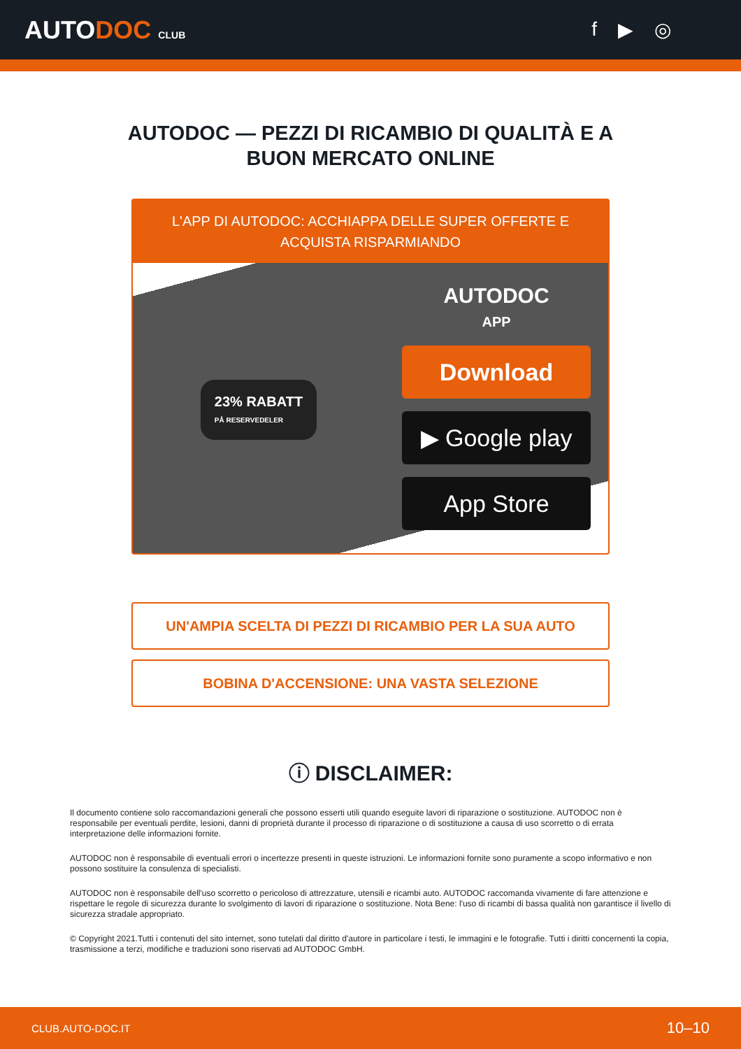AUTODOC CLUB
f ▶ ◎
AUTODOC — PEZZI DI RICAMBIO DI QUALITÀ E A BUON MERCATO ONLINE
L'APP DI AUTODOC: ACCHIAPPA DELLE SUPER OFFERTE E ACQUISTA RISPARMIANDO
23% RABATT
PÅ RESERVEDELER
AUTODOC
APP
Download
▶ Google play
App Store
UN'AMPIA SCELTA DI PEZZI DI RICAMBIO PER LA SUA AUTO
BOBINA D'ACCENSIONE: UNA VASTA SELEZIONE
ⓘ DISCLAIMER:
Il documento contiene solo raccomandazioni generali che possono esserti utili quando eseguite lavori di riparazione o sostituzione. AUTODOC non è responsabile per eventuali perdite, lesioni, danni di proprietà durante il processo di riparazione o di sostituzione a causa di uso scorretto o di errata interpretazione delle informazioni fornite.
AUTODOC non è responsabile di eventuali errori o incertezze presenti in queste istruzioni. Le informazioni fornite sono puramente a scopo informativo e non possono sostituire la consulenza di specialisti.
AUTODOC non è responsabile dell'uso scorretto o pericoloso di attrezzature, utensili e ricambi auto. AUTODOC raccomanda vivamente di fare attenzione e rispettare le regole di sicurezza durante lo svolgimento di lavori di riparazione o sostituzione. Nota Bene: l'uso di ricambi di bassa qualità non garantisce il livello di sicurezza stradale appropriato.
© Copyright 2021.Tutti i contenuti del sito internet, sono tutelati dal diritto d'autore in particolare i testi, le immagini e le fotografie. Tutti i diritti concernenti la copia, trasmissione a terzi, modifiche e traduzioni sono riservati ad AUTODOC GmbH.
CLUB.AUTO-DOC.IT 10–10